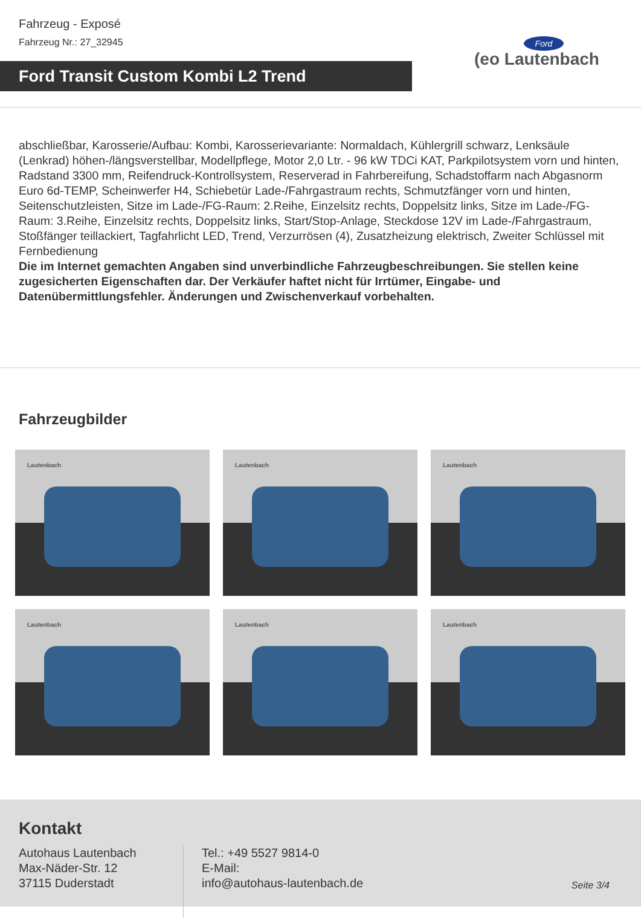Fahrzeug - Exposé
Fahrzeug Nr.: 27_32945
Ford Transit Custom Kombi L2 Trend
Ford
(eo Lautenbach
abschließbar, Karosserie/Aufbau: Kombi, Karosserievariante: Normaldach, Kühlergrill schwarz, Lenksäule (Lenkrad) höhen-/längsverstellbar, Modellpflege, Motor 2,0 Ltr. - 96 kW TDCi KAT, Parkpilotsystem vorn und hinten, Radstand 3300 mm, Reifendruck-Kontrollsystem, Reserverad in Fahrbereifung, Schadstoffarm nach Abgasnorm Euro 6d-TEMP, Scheinwerfer H4, Schiebetür Lade-/Fahrgastraum rechts, Schmutzfänger vorn und hinten, Seitenschutzleisten, Sitze im Lade-/FG-Raum: 2.Reihe, Einzelsitz rechts, Doppelsitz links, Sitze im Lade-/FG-Raum: 3.Reihe, Einzelsitz rechts, Doppelsitz links, Start/Stop-Anlage, Steckdose 12V im Lade-/Fahrgastraum, Stoßfänger teillackiert, Tagfahrlicht LED, Trend, Verzurrösen (4), Zusatzheizung elektrisch, Zweiter Schlüssel mit Fernbedienung
Die im Internet gemachten Angaben sind unverbindliche Fahrzeugbeschreibungen. Sie stellen keine zugesicherten Eigenschaften dar. Der Verkäufer haftet nicht für Irrtümer, Eingabe- und Datenübermittlungsfehler. Änderungen und Zwischenverkauf vorbehalten.
Fahrzeugbilder
Lautenbach
Lautenbach
Lautenbach
Lautenbach
Lautenbach
Lautenbach
Kontakt
Autohaus Lautenbach
Max-Näder-Str. 12
37115 Duderstadt
Tel.: +49 5527 9814-0
E-Mail:
info@autohaus-lautenbach.de
Seite 3/4